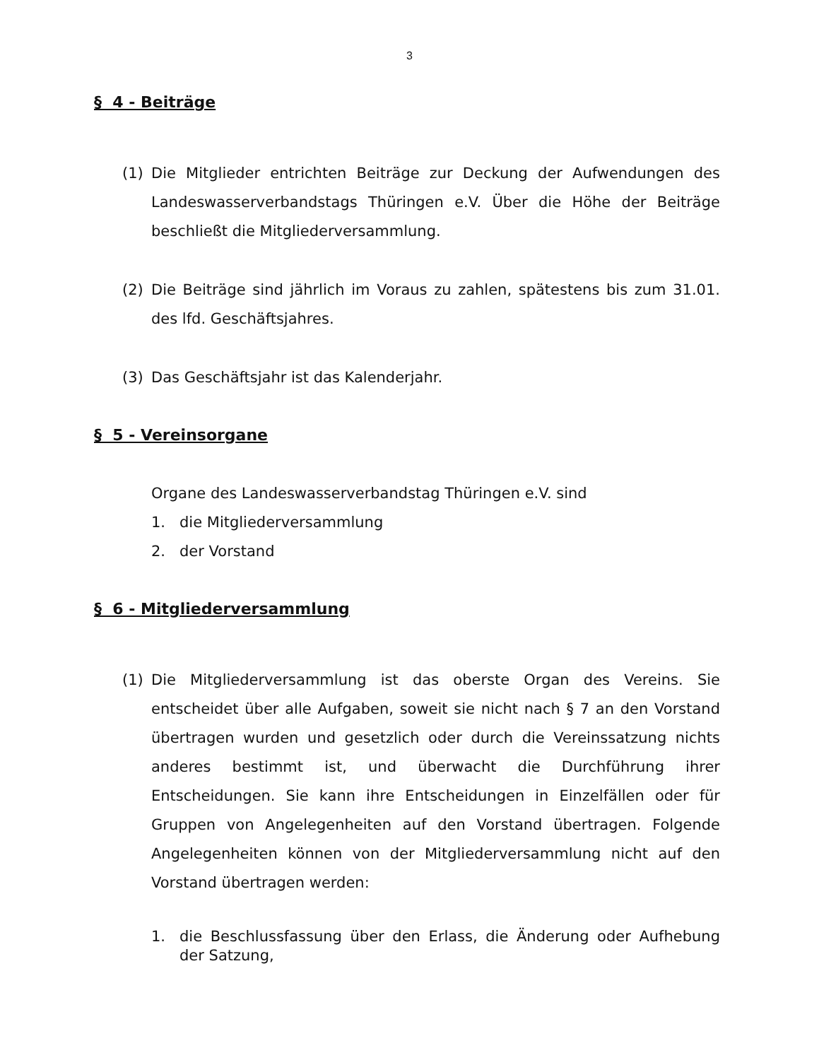3
§ 4 - Beiträge
(1) Die Mitglieder entrichten Beiträge zur Deckung der Aufwendungen des Landeswasserverbandstags Thüringen e.V. Über die Höhe der Beiträge beschließt die Mitgliederversammlung.
(2) Die Beiträge sind jährlich im Voraus zu zahlen, spätestens bis zum 31.01. des lfd. Geschäftsjahres.
(3) Das Geschäftsjahr ist das Kalenderjahr.
§ 5 - Vereinsorgane
Organe des Landeswasserverbandstag Thüringen e.V. sind
1. die Mitgliederversammlung
2. der Vorstand
§ 6 - Mitgliederversammlung
(1) Die Mitgliederversammlung ist das oberste Organ des Vereins. Sie entscheidet über alle Aufgaben, soweit sie nicht nach § 7 an den Vorstand übertragen wurden und gesetzlich oder durch die Vereinssatzung nichts anderes bestimmt ist, und überwacht die Durchführung ihrer Entscheidungen. Sie kann ihre Entscheidungen in Einzelfällen oder für Gruppen von Angelegenheiten auf den Vorstand übertragen. Folgende Angelegenheiten können von der Mitgliederversammlung nicht auf den Vorstand übertragen werden:
1. die Beschlussfassung über den Erlass, die Änderung oder Aufhebung der Satzung,